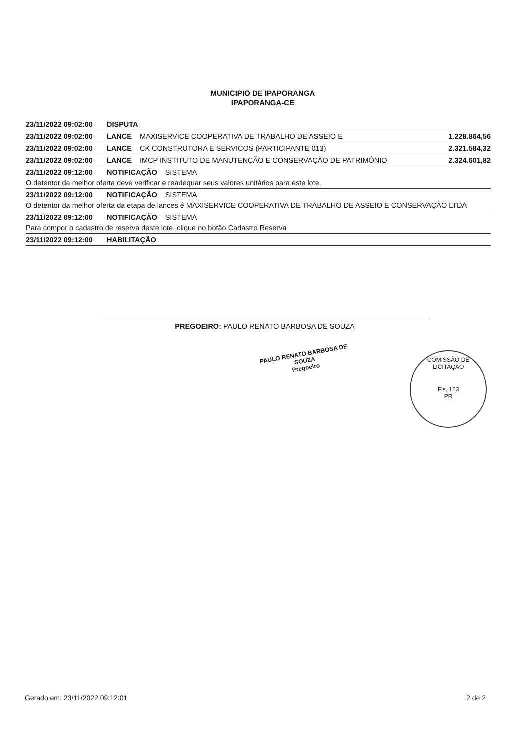MUNICIPIO DE IPAPORANGA
IPAPORANGA-CE
23/11/2022 09:02:00 DISPUTA
23/11/2022 09:02:00 LANCE MAXISERVICE COOPERATIVA DE TRABALHO DE ASSEIO E 1.228.864,56
23/11/2022 09:02:00 LANCE CK CONSTRUTORA E SERVICOS (PARTICIPANTE 013) 2.321.584,32
23/11/2022 09:02:00 LANCE IMCP INSTITUTO DE MANUTENÇÃO E CONSERVAÇÃO DE PATRIMÔNIO 2.324.601,82
23/11/2022 09:12:00 NOTIFICAÇÃO SISTEMA
O detentor da melhor oferta deve verificar e readequar seus valores unitários para este lote.
23/11/2022 09:12:00 NOTIFICAÇÃO SISTEMA
O detentor da melhor oferta da etapa de lances é MAXISERVICE COOPERATIVA DE TRABALHO DE ASSEIO E CONSERVAÇÃO LTDA
23/11/2022 09:12:00 NOTIFICAÇÃO SISTEMA
Para compor o cadastro de reserva deste lote, clique no botão Cadastro Reserva
23/11/2022 09:12:00 HABILITAÇÃO
PREGOEIRO: PAULO RENATO BARBOSA DE SOUZA
PAULO RENATO BARBOSA DE SOUZA
Pregoeiro
COMISSÃO DE LICITAÇÃO
Fls. 123
PR
Gerado em: 23/11/2022 09:12:01 2 de 2